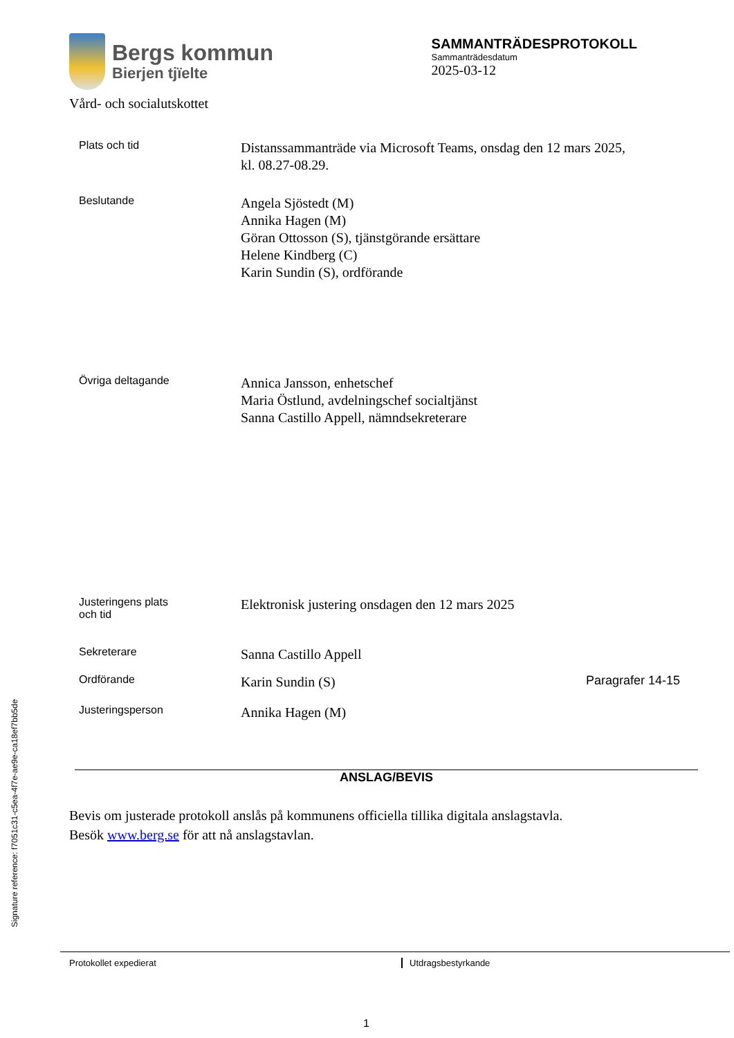Bergs kommun
Bierjen tjïelte
Vård- och socialutskottet
SAMMANTRÄDESPROTOKOLL
Sammanträdesdatum
2025-03-12
Plats och tid
Distanssammanträde via Microsoft Teams, onsdag den 12 mars 2025,
kl. 08.27-08.29.
Beslutande
Angela Sjöstedt (M)
Annika Hagen (M)
Göran Ottosson (S), tjänstgörande ersättare
Helene Kindberg (C)
Karin Sundin (S), ordförande
Övriga deltagande
Annica Jansson, enhetschef
Maria Östlund, avdelningschef socialtjänst
Sanna Castillo Appell, nämndsekreterare
Justeringens plats
och tid
Elektronisk justering onsdagen den 12 mars 2025
Sekreterare
Sanna Castillo Appell
Ordförande
Karin Sundin (S)
Paragrafer 14-15
Justeringsperson
Annika Hagen (M)
ANSLAG/BEVIS
Bevis om justerade protokoll anslås på kommunens officiella tillika digitala anslagstavla.
Besök www.berg.se för att nå anslagstavlan.
Protokollet expedierat Utdragsbestyrkande
1
Signature reference: f7051c31-c5ea-4f7e-ae9e-ca18ef7bb5de